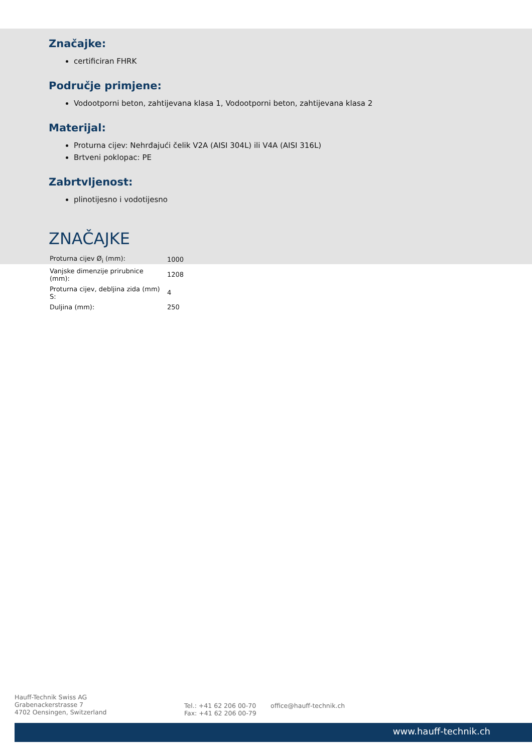Značajke:
certificiran FHRK
Područje primjene:
Vodootporni beton, zahtijevana klasa 1, Vodootporni beton, zahtijevana klasa 2
Materijal:
Proturna cijev: Nehrđajući čelik V2A (AISI 304L) ili V4A (AISI 316L)
Brtveni poklopac: PE
Zabrtvljenost:
plinotijesno i vodotijesno
ZNAČAJKE
| Proturna cijev Ø<sub>i</sub> (mm): | 1000 |
| Vanjske dimenzije prirubnice (mm): | 1208 |
| Proturna cijev, debljina zida (mm) S: | 4 |
| Duljina (mm): | 250 |
Hauff-Technik Swiss AG
Grabenackerstrasse 7
4702 Oensingen, Switzerland
Tel.: +41 62 206 00-70
Fax: +41 62 206 00-79
office@hauff-technik.ch
www.hauff-technik.ch